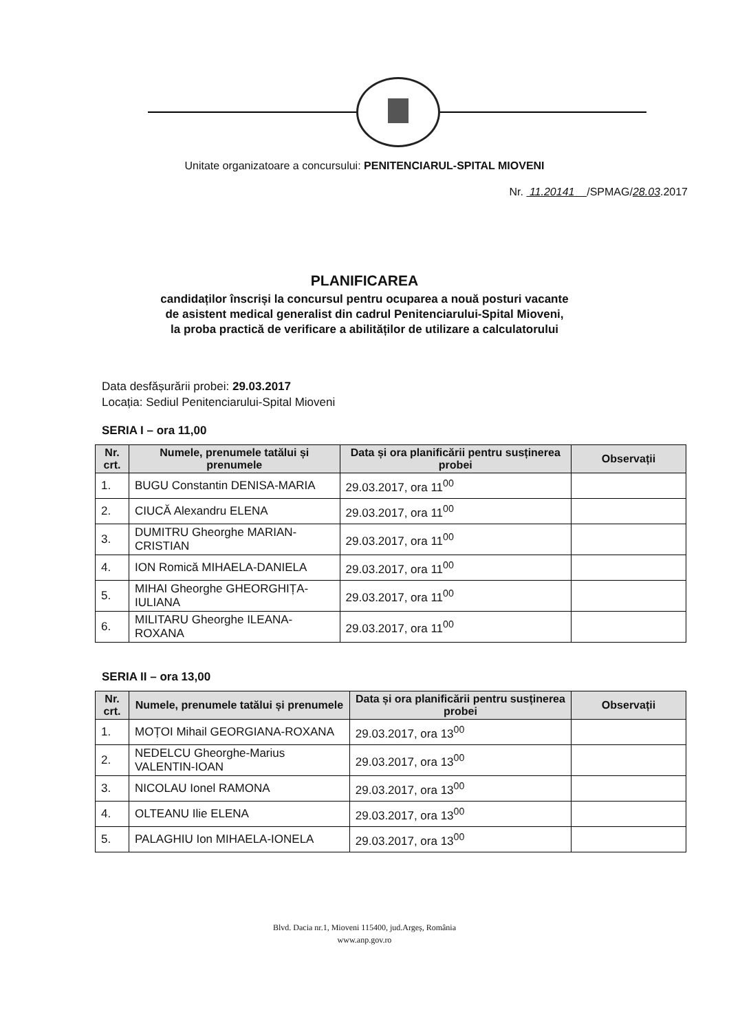Unitate organizatoare a concursului: PENITENCIARUL-SPITAL MIOVENI
Nr. 11.20141 /SPMAG/28.03.2017
PLANIFICAREA
candidaților înscriși la concursul pentru ocuparea a nouă posturi vacante
de asistent medical generalist din cadrul Penitenciarului-Spital Mioveni,
la proba practică de verificare a abilităților de utilizare a calculatorului
Data desfășurării probei: 29.03.2017
Locația: Sediul Penitenciarului-Spital Mioveni
SERIA I – ora 11,00
| Nr. crt. | Numele, prenumele tatălui și prenumele | Data și ora planificării pentru susținerea probei | Observații |
| --- | --- | --- | --- |
| 1. | BUGU Constantin DENISA-MARIA | 29.03.2017, ora 11<sup>00</sup> | |
| 2. | CIUCĂ Alexandru ELENA | 29.03.2017, ora 11<sup>00</sup> | |
| 3. | DUMITRU Gheorghe MARIAN-CRISTIAN | 29.03.2017, ora 11<sup>00</sup> | |
| 4. | ION Romică MIHAELA-DANIELA | 29.03.2017, ora 11<sup>00</sup> | |
| 5. | MIHAI Gheorghe GHEORGHIȚA-IULIANA | 29.03.2017, ora 11<sup>00</sup> | |
| 6. | MILITARU Gheorghe ILEANA-ROXANA | 29.03.2017, ora 11<sup>00</sup> | |
SERIA II – ora 13,00
| Nr. crt. | Numele, prenumele tatălui și prenumele | Data și ora planificării pentru susținerea probei | Observații |
| --- | --- | --- | --- |
| 1. | MOȚOI Mihail GEORGIANA-ROXANA | 29.03.2017, ora 13<sup>00</sup> | |
| 2. | NEDELCU Gheorghe-Marius VALENTIN-IOAN | 29.03.2017, ora 13<sup>00</sup> | |
| 3. | NICOLAU Ionel RAMONA | 29.03.2017, ora 13<sup>00</sup> | |
| 4. | OLTEANU Ilie ELENA | 29.03.2017, ora 13<sup>00</sup> | |
| 5. | PALAGHIU Ion MIHAELA-IONELA | 29.03.2017, ora 13<sup>00</sup> | |
Blvd. Dacia nr.1, Mioveni 115400, jud.Argeș, România
www.anp.gov.ro